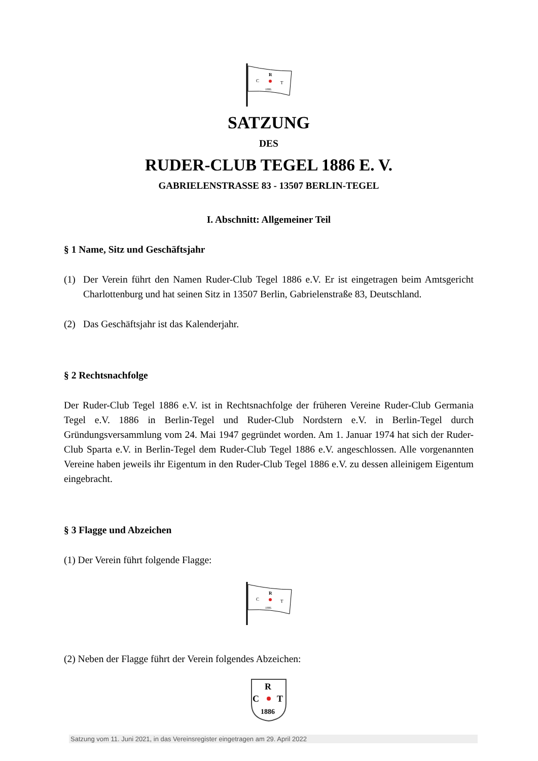R
C
T
1886
SATZUNG
DES
RUDER-CLUB TEGEL 1886 E. V.
GABRIELENSTRASSE 83 - 13507 BERLIN-TEGEL
I. Abschnitt: Allgemeiner Teil
§ 1 Name, Sitz und Geschäftsjahr
(1) Der Verein führt den Namen Ruder-Club Tegel 1886 e.V. Er ist eingetragen beim Amtsgericht Charlottenburg und hat seinen Sitz in 13507 Berlin, Gabrielenstraße 83, Deutschland.
(2) Das Geschäftsjahr ist das Kalenderjahr.
§ 2 Rechtsnachfolge
Der Ruder-Club Tegel 1886 e.V. ist in Rechtsnachfolge der früheren Vereine Ruder-Club Germania Tegel e.V. 1886 in Berlin-Tegel und Ruder-Club Nordstern e.V. in Berlin-Tegel durch Gründungsversammlung vom 24. Mai 1947 gegründet worden. Am 1. Januar 1974 hat sich der Ruder-Club Sparta e.V. in Berlin-Tegel dem Ruder-Club Tegel 1886 e.V. angeschlossen. Alle vorgenannten Vereine haben jeweils ihr Eigentum in den Ruder-Club Tegel 1886 e.V. zu dessen alleinigem Eigentum eingebracht.
§ 3 Flagge und Abzeichen
(1) Der Verein führt folgende Flagge:
R
C
T
1886
(2) Neben der Flagge führt der Verein folgendes Abzeichen:
R
C
T
1886
Satzung vom 11. Juni 2021, in das Vereinsregister eingetragen am 29. April 2022